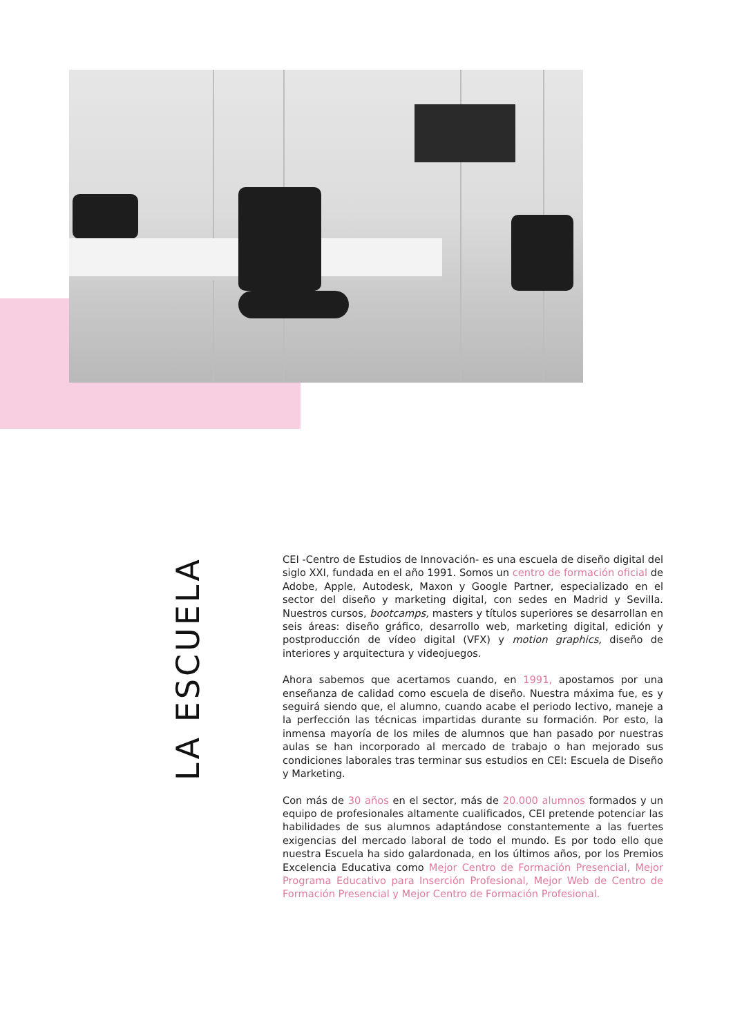LA ESCUELA
CEI -Centro de Estudios de Innovación- es una escuela de diseño digital del siglo XXI, fundada en el año 1991. Somos un centro de formación oficial de Adobe, Apple, Autodesk, Maxon y Google Partner, especializado en el sector del diseño y marketing digital, con sedes en Madrid y Sevilla. Nuestros cursos, bootcamps, masters y títulos superiores se desarrollan en seis áreas: diseño gráfico, desarrollo web, marketing digital, edición y postproducción de vídeo digital (VFX) y motion graphics, diseño de interiores y arquitectura y videojuegos.
Ahora sabemos que acertamos cuando, en 1991, apostamos por una enseñanza de calidad como escuela de diseño. Nuestra máxima fue, es y seguirá siendo que, el alumno, cuando acabe el periodo lectivo, maneje a la perfección las técnicas impartidas durante su formación. Por esto, la inmensa mayoría de los miles de alumnos que han pasado por nuestras aulas se han incorporado al mercado de trabajo o han mejorado sus condiciones laborales tras terminar sus estudios en CEI: Escuela de Diseño y Marketing.
Con más de 30 años en el sector, más de 20.000 alumnos formados y un equipo de profesionales altamente cualificados, CEI pretende potenciar las habilidades de sus alumnos adaptándose constantemente a las fuertes exigencias del mercado laboral de todo el mundo. Es por todo ello que nuestra Escuela ha sido galardonada, en los últimos años, por los Premios Excelencia Educativa como Mejor Centro de Formación Presencial, Mejor Programa Educativo para Inserción Profesional, Mejor Web de Centro de Formación Presencial y Mejor Centro de Formación Profesional.